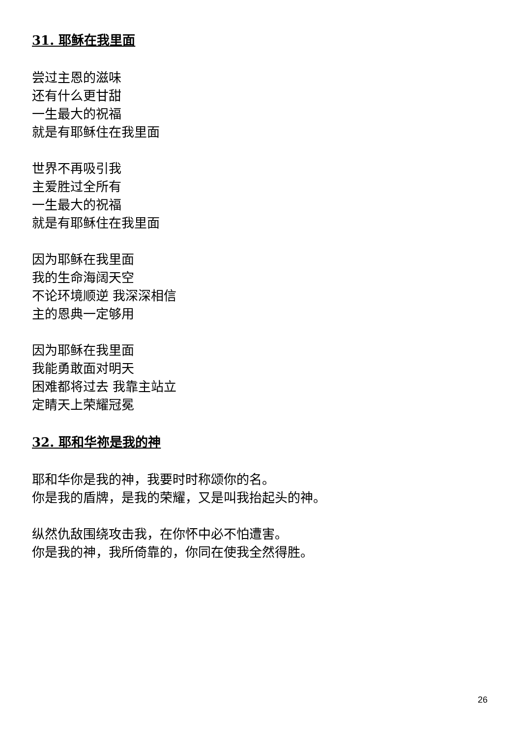31. 耶稣在我里面
尝过主恩的滋味
还有什么更甘甜
一生最大的祝福
就是有耶稣住在我里面
世界不再吸引我
主爱胜过全所有
一生最大的祝福
就是有耶稣住在我里面
因为耶稣在我里面
我的生命海阔天空
不论环境顺逆 我深深相信
主的恩典一定够用
因为耶稣在我里面
我能勇敢面对明天
困难都将过去 我靠主站立
定睛天上荣耀冠冕
32. 耶和华祢是我的神
耶和华你是我的神，我要时时称颂你的名。
你是我的盾牌，是我的荣耀，又是叫我抬起头的神。
纵然仇敌围绕攻击我，在你怀中必不怕遭害。
你是我的神，我所倚靠的，你同在使我全然得胜。
26